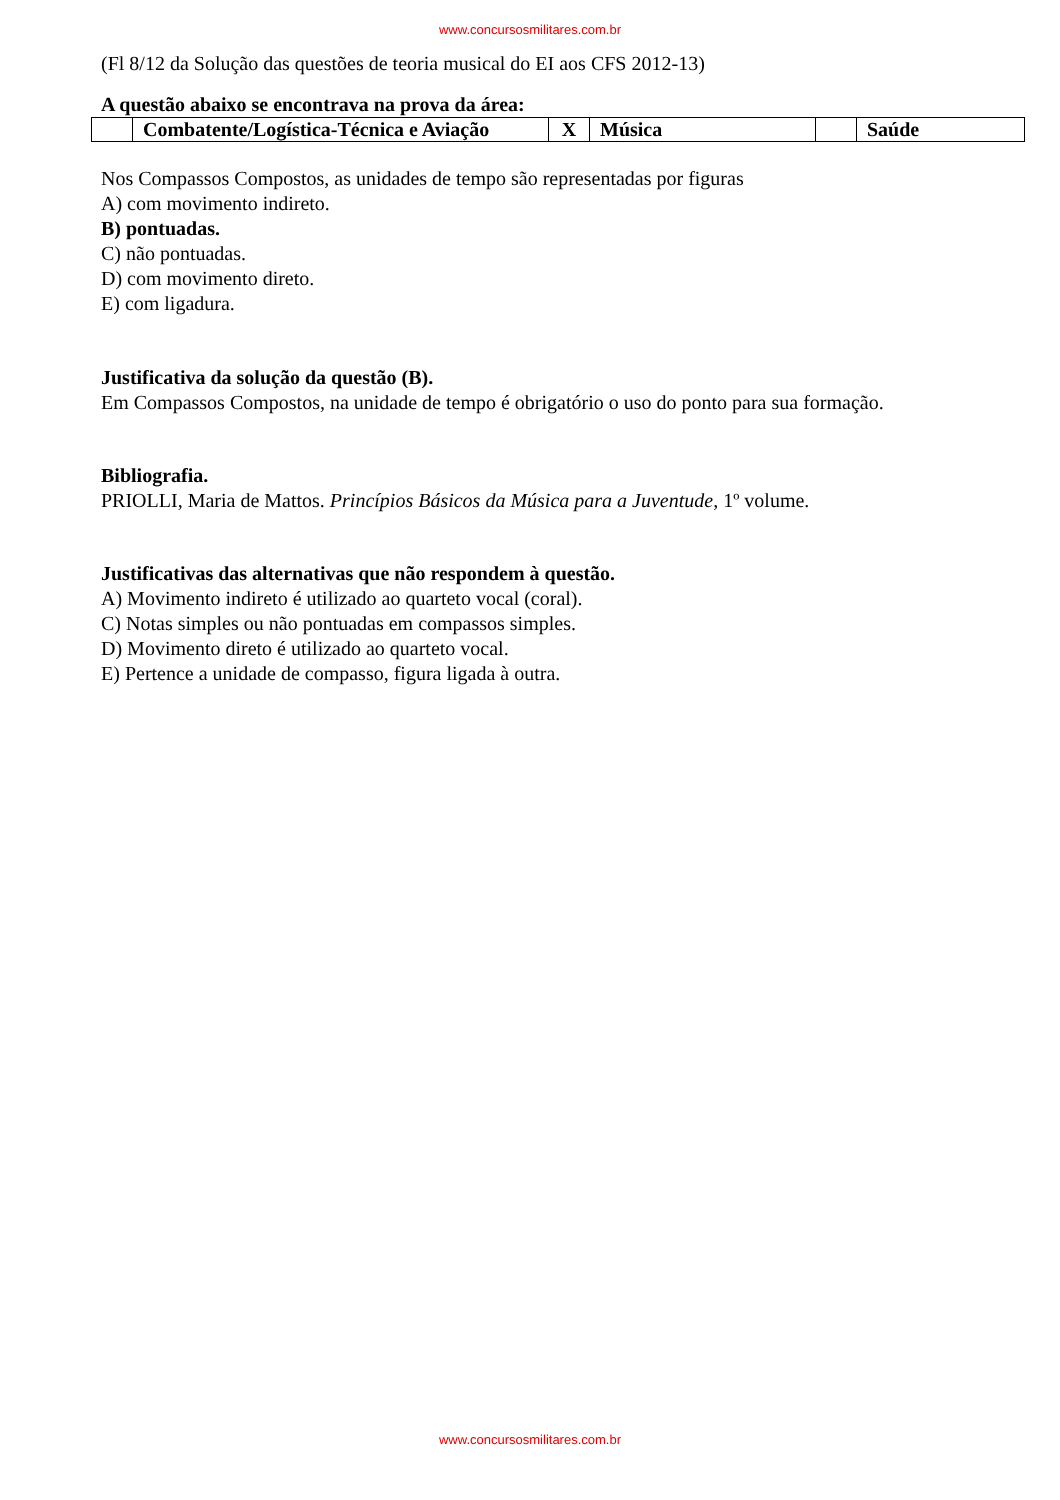www.concursosmilitares.com.br
(Fl 8/12 da Solução das questões de teoria musical do EI aos CFS 2012-13)
A questão abaixo se encontrava na prova da área:
| | Combatente/Logística-Técnica e Aviação | X | Música | | Saúde |
Nos Compassos Compostos, as unidades de tempo são representadas por figuras
A) com movimento indireto.
B) pontuadas.
C) não pontuadas.
D) com movimento direto.
E) com ligadura.
Justificativa da solução da questão (B).
Em Compassos Compostos, na unidade de tempo é obrigatório o uso do ponto para sua formação.
Bibliografia.
PRIOLLI, Maria de Mattos. Princípios Básicos da Música para a Juventude, 1º volume.
Justificativas das alternativas que não respondem à questão.
A) Movimento indireto é utilizado ao quarteto vocal (coral).
C) Notas simples ou não pontuadas em compassos simples.
D) Movimento direto é utilizado ao quarteto vocal.
E) Pertence a unidade de compasso, figura ligada à outra.
www.concursosmilitares.com.br